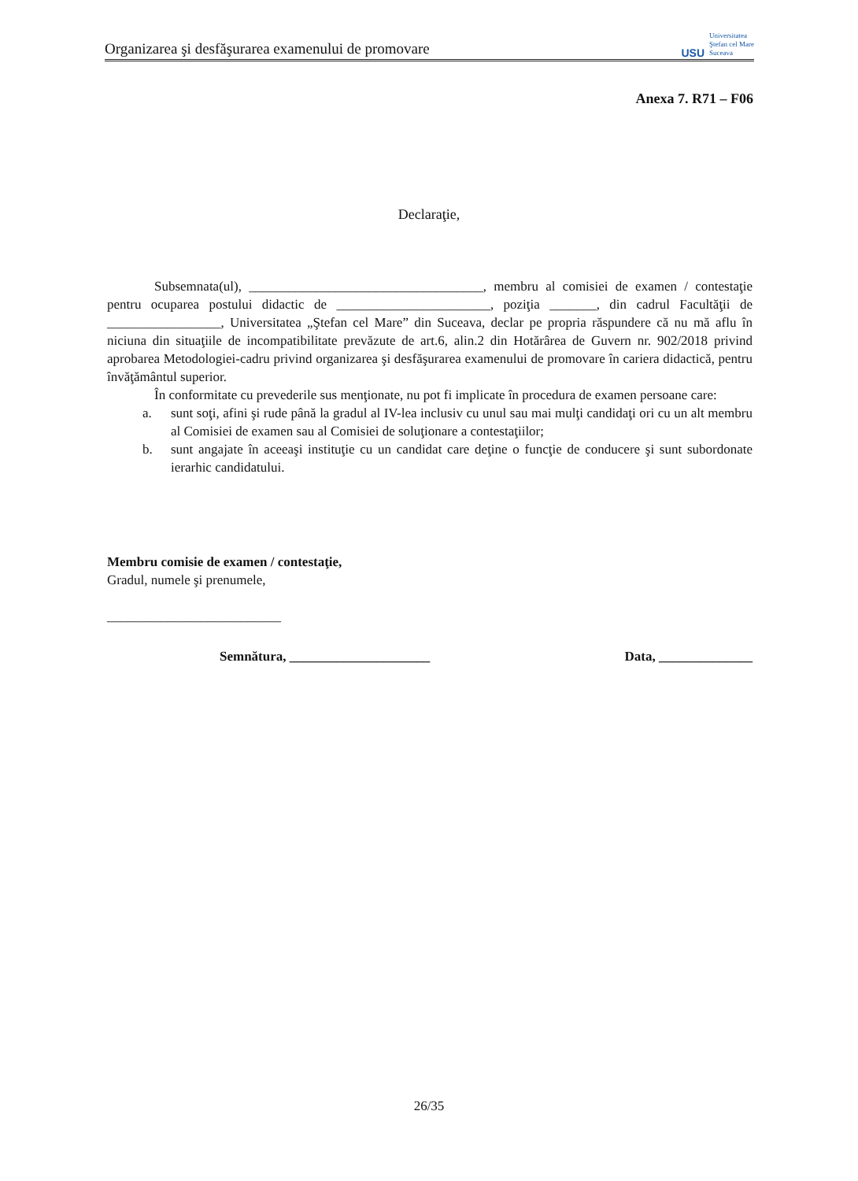Organizarea şi desfăşurarea examenului de promovare
USU
Universitatea
Ştefan cel Mare
Suceava
Anexa 7. R71 – F06
Declaraţie,
Subsemnata(ul), ___________________________________, membru al comisiei de examen / contestaţie pentru ocuparea postului didactic de _______________________, poziţia _______, din cadrul Facultăţii de _________________, Universitatea „Ştefan cel Mare” din Suceava, declar pe propria răspundere că nu mă aflu în niciuna din situaţiile de incompatibilitate prevăzute de art.6, alin.2 din Hotărârea de Guvern nr. 902/2018 privind aprobarea Metodologiei-cadru privind organizarea şi desfăşurarea examenului de promovare în cariera didactică, pentru învăţământul superior.
În conformitate cu prevederile sus menţionate, nu pot fi implicate în procedura de examen persoane care:
a. sunt soţi, afini şi rude până la gradul al IV-lea inclusiv cu unul sau mai mulţi candidaţi ori cu un alt membru al Comisiei de examen sau al Comisiei de soluţionare a contestaţiilor;
b. sunt angajate în aceeaşi instituţie cu un candidat care deţine o funcţie de conducere şi sunt subordonate ierarhic candidatului.
Membru comisie de examen / contestaţie,
Gradul, numele şi prenumele,
__________________________
Semnătura, _____________________ Data, ______________
26/35